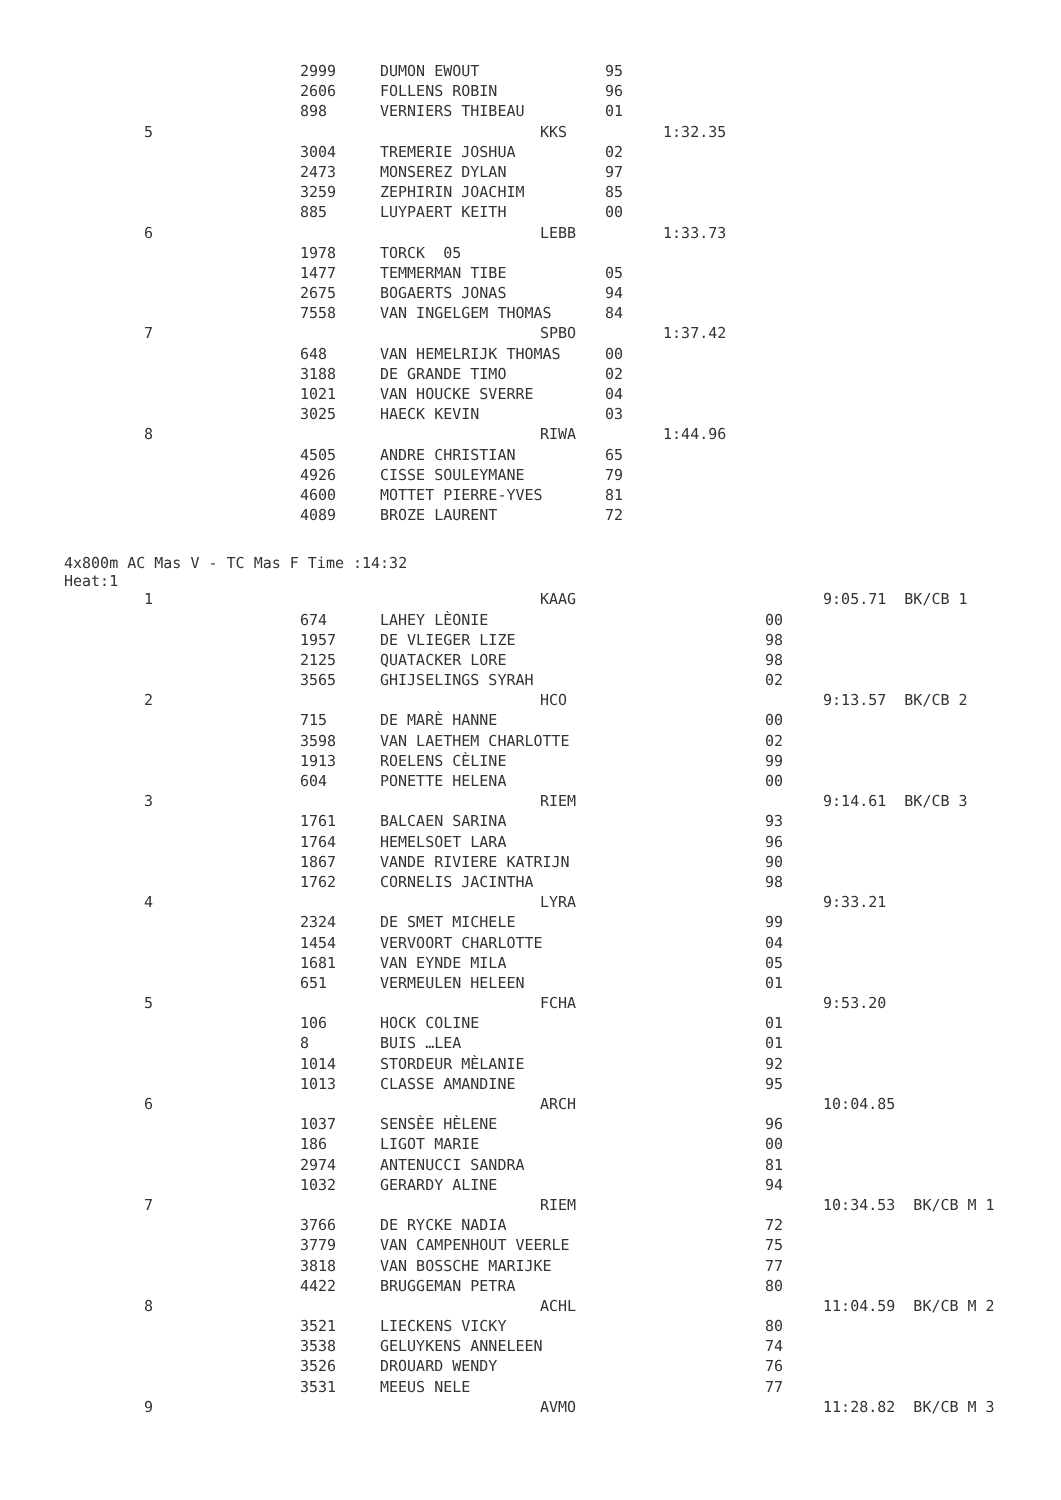| | 2999 | DUMON EWOUT | 95 | |
| | 2606 | FOLLENS ROBIN | 96 | |
| | 898 | VERNIERS THIBEAU | 01 | |
| 5 | | KKS | | 1:32.35 |
| | 3004 | TREMERIE JOSHUA | 02 | |
| | 2473 | MONSEREZ DYLAN | 97 | |
| | 3259 | ZEPHIRIN JOACHIM | 85 | |
| | 885 | LUYPAERT KEITH | 00 | |
| 6 | | LEBB | | 1:33.73 |
| | 1978 | TORCK 05 | | |
| | 1477 | TEMMERMAN TIBE | 05 | |
| | 2675 | BOGAERTS JONAS | 94 | |
| | 7558 | VAN INGELGEM THOMAS | 84 | |
| 7 | | SPBO | | 1:37.42 |
| | 648 | VAN HEMELRIJK THOMAS | 00 | |
| | 3188 | DE GRANDE TIMO | 02 | |
| | 1021 | VAN HOUCKE SVERRE | 04 | |
| | 3025 | HAECK KEVIN | 03 | |
| 8 | | RIWA | | 1:44.96 |
| | 4505 | ANDRE CHRISTIAN | 65 | |
| | 4926 | CISSE SOULEYMANE | 79 | |
| | 4600 | MOTTET PIERRE-YVES | 81 | |
| | 4089 | BROZE LAURENT | 72 | |
4x800m AC Mas V - TC Mas F Time :14:32
Heat:1
| 1 | | KAAG | | 9:05.71 BK/CB 1 |
| | 674 | LAHEY LÈONIE | 00 | |
| | 1957 | DE VLIEGER LIZE | 98 | |
| | 2125 | QUATACKER LORE | 98 | |
| | 3565 | GHIJSELINGS SYRAH | 02 | |
| 2 | | HCO | | 9:13.57 BK/CB 2 |
| | 715 | DE MARÈ HANNE | 00 | |
| | 3598 | VAN LAETHEM CHARLOTTE | 02 | |
| | 1913 | ROELENS CÈLINE | 99 | |
| | 604 | PONETTE HELENA | 00 | |
| 3 | | RIEM | | 9:14.61 BK/CB 3 |
| | 1761 | BALCAEN SARINA | 93 | |
| | 1764 | HEMELSOET LARA | 96 | |
| | 1867 | VANDE RIVIERE KATRIJN | 90 | |
| | 1762 | CORNELIS JACINTHA | 98 | |
| 4 | | LYRA | | 9:33.21 |
| | 2324 | DE SMET MICHELE | 99 | |
| | 1454 | VERVOORT CHARLOTTE | 04 | |
| | 1681 | VAN EYNDE MILA | 05 | |
| | 651 | VERMEULEN HELEEN | 01 | |
| 5 | | FCHA | | 9:53.20 |
| | 106 | HOCK COLINE | 01 | |
| | 8 | BUIS …LEA | 01 | |
| | 1014 | STORDEUR MÈLANIE | 92 | |
| | 1013 | CLASSE AMANDINE | 95 | |
| 6 | | ARCH | | 10:04.85 |
| | 1037 | SENSÈE HÈLENE | 96 | |
| | 186 | LIGOT MARIE | 00 | |
| | 2974 | ANTENUCCI SANDRA | 81 | |
| | 1032 | GERARDY ALINE | 94 | |
| 7 | | RIEM | | 10:34.53 BK/CB M 1 |
| | 3766 | DE RYCKE NADIA | 72 | |
| | 3779 | VAN CAMPENHOUT VEERLE | 75 | |
| | 3818 | VAN BOSSCHE MARIJKE | 77 | |
| | 4422 | BRUGGEMAN PETRA | 80 | |
| 8 | | ACHL | | 11:04.59 BK/CB M 2 |
| | 3521 | LIECKENS VICKY | 80 | |
| | 3538 | GELUYKENS ANNELEEN | 74 | |
| | 3526 | DROUARD WENDY | 76 | |
| | 3531 | MEEUS NELE | 77 | |
| 9 | | AVMO | | 11:28.82 BK/CB M 3 |